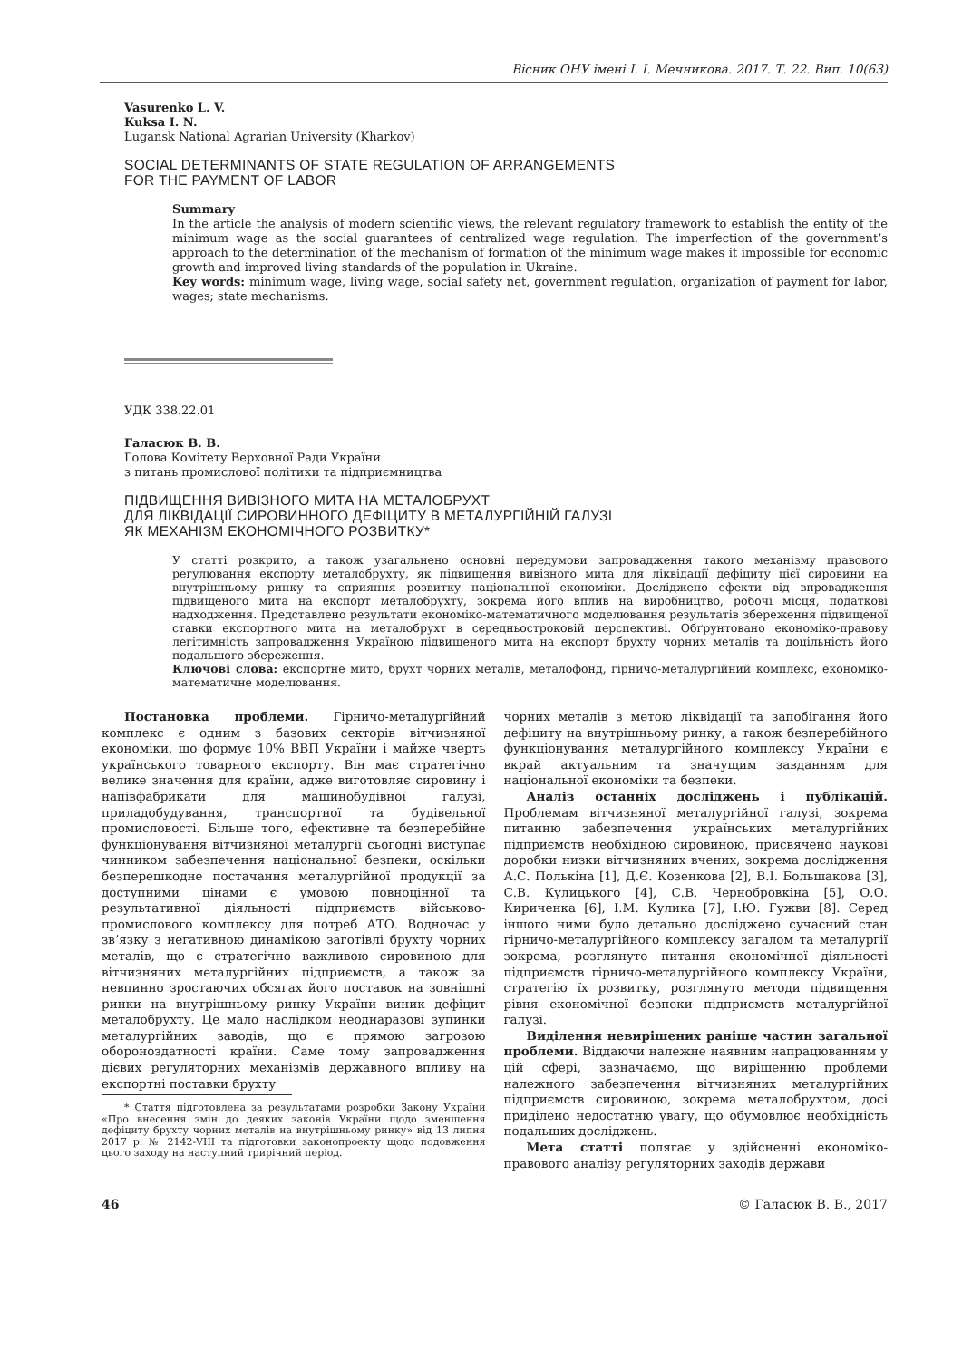Вісник ОНУ імені І. І. Мечникова. 2017. Т. 22. Вип. 10(63)
Vasurenko L. V.
Kuksa I. N.
Lugansk National Agrarian University (Kharkov)
SOCIAL DETERMINANTS OF STATE REGULATION OF ARRANGEMENTS
FOR THE PAYMENT OF LABOR
Summary
In the article the analysis of modern scientific views, the relevant regulatory framework to establish the entity of the minimum wage as the social guarantees of centralized wage regulation. The imperfection of the government’s approach to the determination of the mechanism of formation of the minimum wage makes it impossible for economic growth and improved living standards of the population in Ukraine.
Key words: minimum wage, living wage, social safety net, government regulation, organization of payment for labor, wages; state mechanisms.
УДК 338.22.01
Галасюк В. В.
Голова Комітету Верховної Ради України
з питань промислової політики та підприємництва
ПІДВИЩЕННЯ ВИВІЗНОГО МИТА НА МЕТАЛОБРУХТ
ДЛЯ ЛІКВІДАЦІЇ СИРОВИННОГО ДЕФІЦИТУ В МЕТАЛУРГІЙНІЙ ГАЛУЗІ
ЯК МЕХАНІЗМ ЕКОНОМІЧНОГО РОЗВИТКУ*
У статті розкрито, а також узагальнено основні передумови запровадження такого механізму правового регулювання експорту металобрухту, як підвищення вивізного мита для ліквідації дефіциту цієї сировини на внутрішньому ринку та сприяння розвитку національної економіки. Досліджено ефекти від впровадження підвищеного мита на експорт металобрухту, зокрема його вплив на виробництво, робочі місця, податкові надходження. Представлено результати економіко-математичного моделювання результатів збереження підвищеної ставки експортного мита на металобрухт в середньостроковій перспективі. Обґрунтовано економіко-правову легітимність запровадження Україною підвищеного мита на експорт брухту чорних металів та доцільність його подальшого збереження.
Ключові слова: експортне мито, брухт чорних металів, металофонд, гірничо-металургійний комплекс, економіко-математичне моделювання.
Постановка проблеми. Гірничо-металургійний комплекс є одним з базових секторів вітчизняної економіки, що формує 10% ВВП України і майже чверть українського товарного експорту. Він має стратегічно велике значення для країни, адже виготовляє сировину і напівфабрикати для машинобудівної галузі, приладобудування, транспортної та будівельної промисловості. Більше того, ефективне та безперебійне функціонування вітчизняної металургії сьогодні виступає чинником забезпечення національної безпеки, оскільки безперешкодне постачання металургійної продукції за доступними цінами є умовою повноцінної та результативної діяльності підприємств військово-промислового комплексу для потреб АТО. Водночас у зв’язку з негативною динамікою заготівлі брухту чорних металів, що є стратегічно важливою сировиною для вітчизняних металургійних підприємств, а також за невпинно зростаючих обсягах його поставок на зовнішні ринки на внутрішньому ринку України виник дефіцит металобрухту. Це мало наслідком неоднаразові зупинки металургійних заводів, що є прямою загрозою обороноздатності країни. Саме тому запровадження дієвих регуляторних механізмів державного впливу на експортні поставки брухту
* Стаття підготовлена за результатами розробки Закону України «Про внесення змін до деяких законів України щодо зменшення дефіциту брухту чорних металів на внутрішньому ринку» від 13 липня 2017 р. № 2142-VIII та підготовки законопроекту щодо подовження цього заходу на наступний трирічний період.
чорних металів з метою ліквідації та запобігання його дефіциту на внутрішньому ринку, а також безперебійного функціонування металургійного комплексу України є вкрай актуальним та значущим завданням для національної економіки та безпеки.
Аналіз останніх досліджень і публікацій. Проблемам вітчизняної металургійної галузі, зокрема питанню забезпечення українських металургійних підприємств необхідною сировиною, присвячено наукові доробки низки вітчизняних вчених, зокрема дослідження А.С. Полькіна [1], Д.Є. Козенкова [2], В.І. Большакова [3], С.В. Кулицького [4], С.В. Чернобровкіна [5], О.О. Кириченка [6], І.М. Кулика [7], І.Ю. Гужви [8]. Серед іншого ними було детально досліджено сучасний стан гірничо-металургійного комплексу загалом та металургії зокрема, розглянуто питання економічної діяльності підприємств гірничо-металургійного комплексу України, стратегію їх розвитку, розглянуто методи підвищення рівня економічної безпеки підприємств металургійної галузі.
Виділення невирішених раніше частин загальної проблеми. Віддаючи належне наявним напрацюванням у цій сфері, зазначаємо, що вирішенню проблеми належного забезпечення вітчизняних металургійних підприємств сировиною, зокрема металобрухтом, досі приділено недостатню увагу, що обумовлює необхідність подальших досліджень.
Мета статті полягає у здійсненні економіко-правового аналізу регуляторних заходів держави
46 © Галасюк В. В., 2017